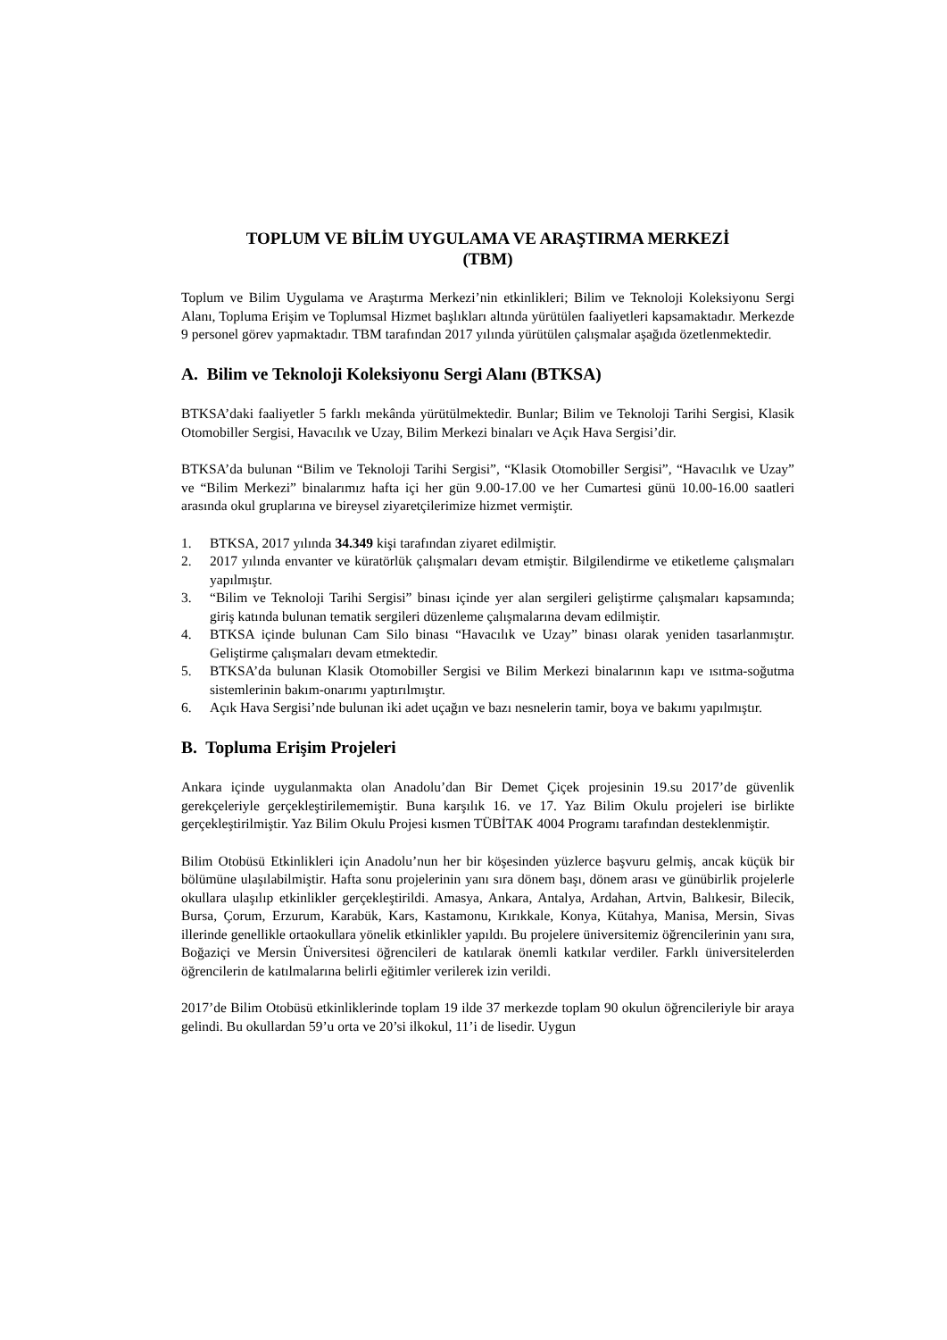TOPLUM VE BİLİM UYGULAMA VE ARAŞTIRMA MERKEZİ
(TBM)
Toplum ve Bilim Uygulama ve Araştırma Merkezi’nin etkinlikleri; Bilim ve Teknoloji Koleksiyonu Sergi Alanı, Topluma Erişim ve Toplumsal Hizmet başlıkları altında yürütülen faaliyetleri kapsamaktadır. Merkezde 9 personel görev yapmaktadır. TBM tarafından 2017 yılında yürütülen çalışmalar aşağıda özetlenmektedir.
A. Bilim ve Teknoloji Koleksiyonu Sergi Alanı (BTKSA)
BTKSA’daki faaliyetler 5 farklı mekânda yürütülmektedir. Bunlar; Bilim ve Teknoloji Tarihi Sergisi, Klasik Otomobiller Sergisi, Havacılık ve Uzay, Bilim Merkezi binaları ve Açık Hava Sergisi’dir.
BTKSA’da bulunan “Bilim ve Teknoloji Tarihi Sergisi”, “Klasik Otomobiller Sergisi”, “Havacılık ve Uzay” ve “Bilim Merkezi” binalarımız hafta içi her gün 9.00-17.00 ve her Cumartesi günü 10.00-16.00 saatleri arasında okul gruplarına ve bireysel ziyaretçilerimize hizmet vermiştir.
1. BTKSA, 2017 yılında 34.349 kişi tarafından ziyaret edilmiştir.
2. 2017 yılında envanter ve küratörlük çalışmaları devam etmiştir. Bilgilendirme ve etiketleme çalışmaları yapılmıştır.
3. “Bilim ve Teknoloji Tarihi Sergisi” binası içinde yer alan sergileri geliştirme çalışmaları kapsamında; giriş katında bulunan tematik sergileri düzenleme çalışmalarına devam edilmiştir.
4. BTKSA içinde bulunan Cam Silo binası “Havacılık ve Uzay” binası olarak yeniden tasarlanmıştır. Geliştirme çalışmaları devam etmektedir.
5. BTKSA’da bulunan Klasik Otomobiller Sergisi ve Bilim Merkezi binalarının kapı ve ısıtma-soğutma sistemlerinin bakım-onarımı yaptırılmıştır.
6. Açık Hava Sergisi’nde bulunan iki adet uçağın ve bazı nesnelerin tamir, boya ve bakımı yapılmıştır.
B. Topluma Erişim Projeleri
Ankara içinde uygulanmakta olan Anadolu’dan Bir Demet Çiçek projesinin 19.su 2017’de güvenlik gerekçeleriyle gerçekleştirilememiştir. Buna karşılık 16. ve 17. Yaz Bilim Okulu projeleri ise birlikte gerçekleştirilmiştir. Yaz Bilim Okulu Projesi kısmen TÜBİTAK 4004 Programı tarafından desteklenmiştir.
Bilim Otobüsü Etkinlikleri için Anadolu’nun her bir köşesinden yüzlerce başvuru gelmiş, ancak küçük bir bölümüne ulaşılabilmiştir. Hafta sonu projelerinin yanı sıra dönem başı, dönem arası ve günübirlik projelerle okullara ulaşılıp etkinlikler gerçekleştirildi. Amasya, Ankara, Antalya, Ardahan, Artvin, Balıkesir, Bilecik, Bursa, Çorum, Erzurum, Karabük, Kars, Kastamonu, Kırıkkale, Konya, Kütahya, Manisa, Mersin, Sivas illerinde genellikle ortaokullara yönelik etkinlikler yapıldı. Bu projelere üniversitemiz öğrencilerinin yanı sıra, Boğaziçi ve Mersin Üniversitesi öğrencileri de katılarak önemli katkılar verdiler. Farklı üniversitelerden öğrencilerin de katılmalarına belirli eğitimler verilerek izin verildi.
2017’de Bilim Otobüsü etkinliklerinde toplam 19 ilde 37 merkezde toplam 90 okulun öğrencileriyle bir araya gelindi. Bu okullardan 59’u orta ve 20’si ilkokul, 11’i de lisedir. Uygun